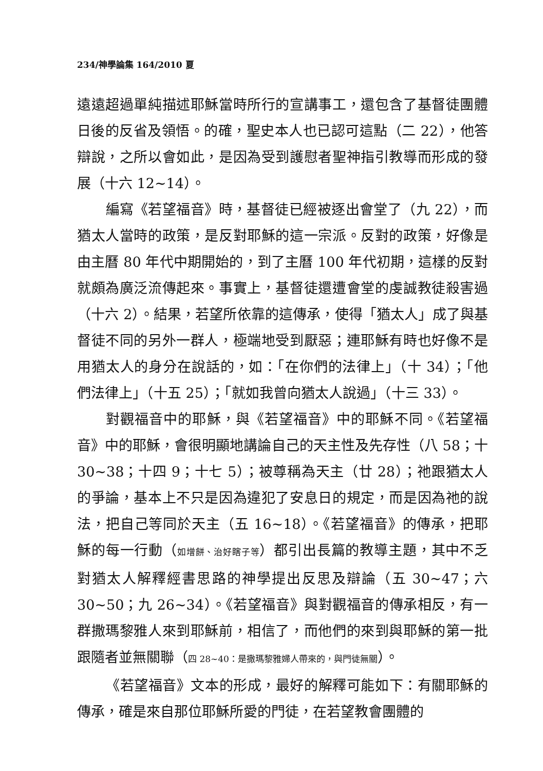234/神學論集 164/2010 夏
遠遠超過單純描述耶穌當時所行的宣講事工，還包含了基督徒團體日後的反省及領悟。的確，聖史本人也已認可這點（二 22），他答辯說，之所以會如此，是因為受到護慰者聖神指引教導而形成的發展（十六 12~14）。
編寫《若望福音》時，基督徒已經被逐出會堂了（九 22），而猶太人當時的政策，是反對耶穌的這一宗派。反對的政策，好像是由主曆 80 年代中期開始的，到了主曆 100 年代初期，這樣的反對就頗為廣泛流傳起來。事實上，基督徒還遭會堂的虔誠教徒殺害過（十六 2）。結果，若望所依靠的這傳承，使得「猶太人」成了與基督徒不同的另外一群人，極端地受到厭惡；連耶穌有時也好像不是用猶太人的身分在說話的，如：「在你們的法律上」（十 34）；「他們法律上」（十五 25）；「就如我曾向猶太人說過」（十三 33）。
對觀福音中的耶穌，與《若望福音》中的耶穌不同。《若望福音》中的耶穌，會很明顯地講論自己的天主性及先存性（八 58；十 30~38；十四 9；十七 5）；被尊稱為天主（廿 28）；祂跟猶太人的爭論，基本上不只是因為違犯了安息日的規定，而是因為祂的說法，把自己等同於天主（五 16~18）。《若望福音》的傳承，把耶穌的每一行動（如增餅、治好瞎子等）都引出長篇的教導主題，其中不乏對猶太人解釋經書思路的神學提出反思及辯論（五 30~47；六 30~50；九 26~34）。《若望福音》與對觀福音的傳承相反，有一群撒瑪黎雅人來到耶穌前，相信了，而他們的來到與耶穌的第一批跟隨者並無關聯（四 28~40：是撒瑪黎雅婦人帶來的，與門徒無關）。
《若望福音》文本的形成，最好的解釋可能如下：有關耶穌的傳承，確是來自那位耶穌所愛的門徒，在若望教會團體的